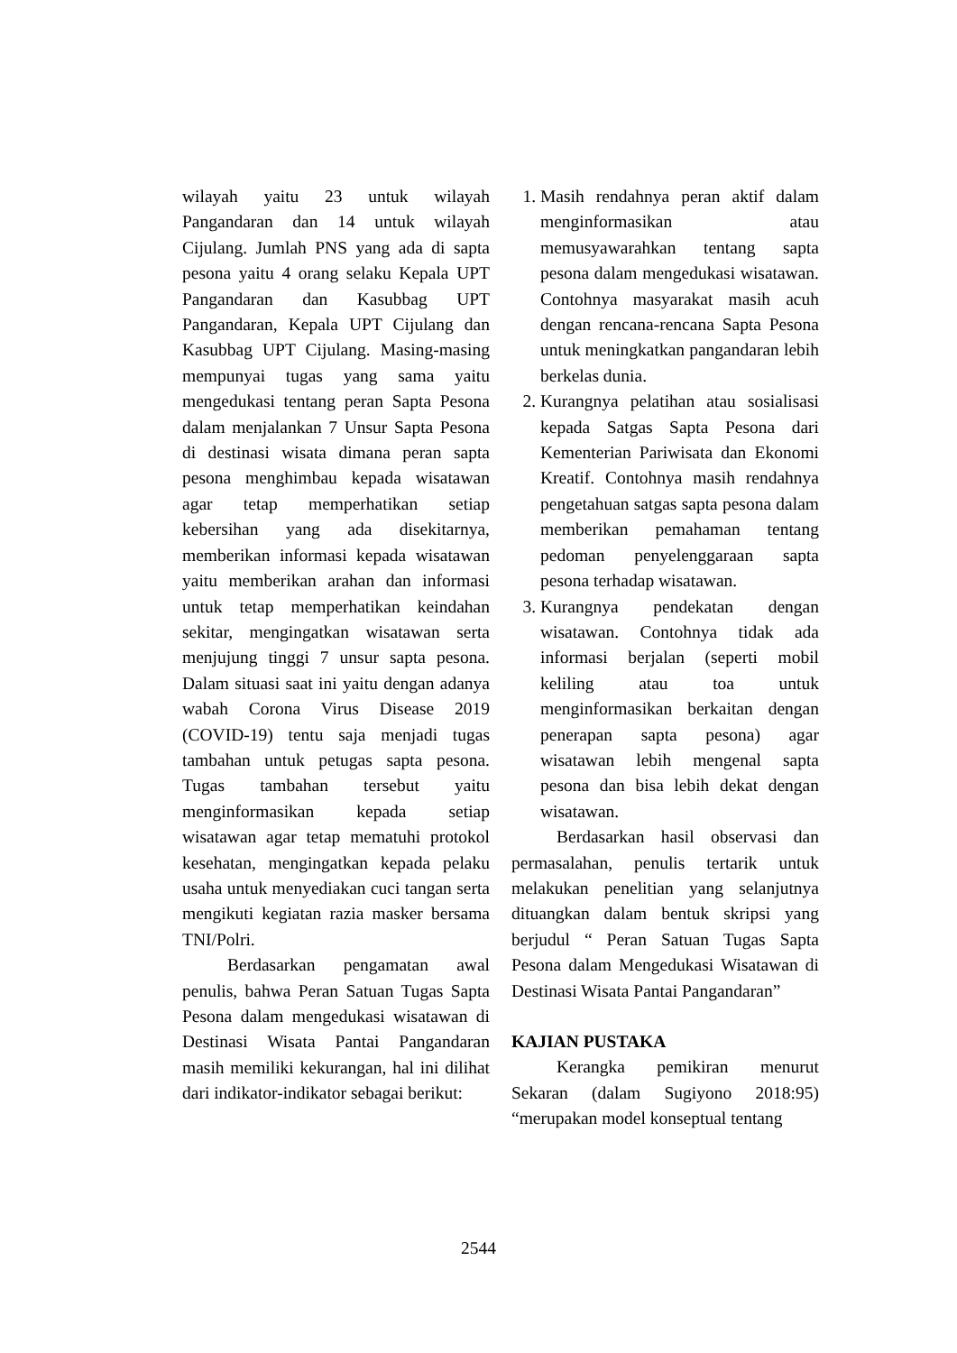wilayah yaitu 23 untuk wilayah Pangandaran dan 14 untuk wilayah Cijulang. Jumlah PNS yang ada di sapta pesona yaitu 4 orang selaku Kepala UPT Pangandaran dan Kasubbag UPT Pangandaran, Kepala UPT Cijulang dan Kasubbag UPT Cijulang. Masing-masing mempunyai tugas yang sama yaitu mengedukasi tentang peran Sapta Pesona dalam menjalankan 7 Unsur Sapta Pesona di destinasi wisata dimana peran sapta pesona menghimbau kepada wisatawan agar tetap memperhatikan setiap kebersihan yang ada disekitarnya, memberikan informasi kepada wisatawan yaitu memberikan arahan dan informasi untuk tetap memperhatikan keindahan sekitar, mengingatkan wisatawan serta menjujung tinggi 7 unsur sapta pesona. Dalam situasi saat ini yaitu dengan adanya wabah Corona Virus Disease 2019 (COVID-19) tentu saja menjadi tugas tambahan untuk petugas sapta pesona. Tugas tambahan tersebut yaitu menginformasikan kepada setiap wisatawan agar tetap mematuhi protokol kesehatan, mengingatkan kepada pelaku usaha untuk menyediakan cuci tangan serta mengikuti kegiatan razia masker bersama TNI/Polri.
Berdasarkan pengamatan awal penulis, bahwa Peran Satuan Tugas Sapta Pesona dalam mengedukasi wisatawan di Destinasi Wisata Pantai Pangandaran masih memiliki kekurangan, hal ini dilihat dari indikator-indikator sebagai berikut:
1. Masih rendahnya peran aktif dalam menginformasikan atau memusyawarahkan tentang sapta pesona dalam mengedukasi wisatawan. Contohnya masyarakat masih acuh dengan rencana-rencana Sapta Pesona untuk meningkatkan pangandaran lebih berkelas dunia.
2. Kurangnya pelatihan atau sosialisasi kepada Satgas Sapta Pesona dari Kementerian Pariwisata dan Ekonomi Kreatif. Contohnya masih rendahnya pengetahuan satgas sapta pesona dalam memberikan pemahaman tentang pedoman penyelenggaraan sapta pesona terhadap wisatawan.
3. Kurangnya pendekatan dengan wisatawan. Contohnya tidak ada informasi berjalan (seperti mobil keliling atau toa untuk menginformasikan berkaitan dengan penerapan sapta pesona) agar wisatawan lebih mengenal sapta pesona dan bisa lebih dekat dengan wisatawan.
Berdasarkan hasil observasi dan permasalahan, penulis tertarik untuk melakukan penelitian yang selanjutnya dituangkan dalam bentuk skripsi yang berjudul “ Peran Satuan Tugas Sapta Pesona dalam Mengedukasi Wisatawan di Destinasi Wisata Pantai Pangandaran”
KAJIAN PUSTAKA
Kerangka pemikiran menurut Sekaran (dalam Sugiyono 2018:95) “merupakan model konseptual tentang
2544